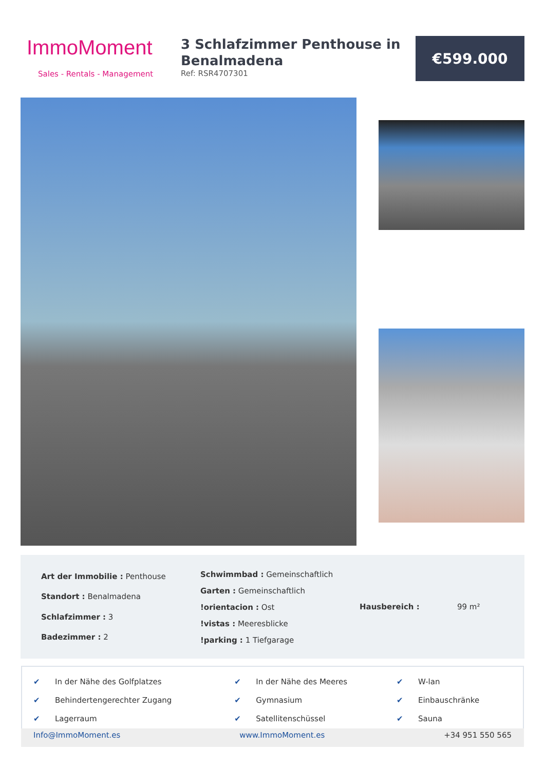ImmoMoment
Sales - Rentals - Management
3 Schlafzimmer Penthouse in Benalmadena
Ref: RSR4707301
€599.000
| Art der Immobilie : Penthouse |
| Standort : Benalmadena |
| Schlafzimmer : 3 |
| Badezimmer : 2 |
| Schwimmbad : Gemeinschaftlich |
| Garten : Gemeinschaftlich |
| !orientacion : Ost |
| !vistas : Meeresblicke |
| !parking : 1 Tiefgarage |
| Hausbereich : | 99 m² |
| ✔ | In der Nähe des Golfplatzes | ✔ | In der Nähe des Meeres | ✔ | W-lan |
| ✔ | Behindertengerechter Zugang | ✔ | Gymnasium | ✔ | Einbauschränke |
| ✔ | Lagerraum | ✔ | Satellitenschüssel | ✔ | Sauna |
Info@ImmoMoment.es www.ImmoMoment.es +34 951 550 565